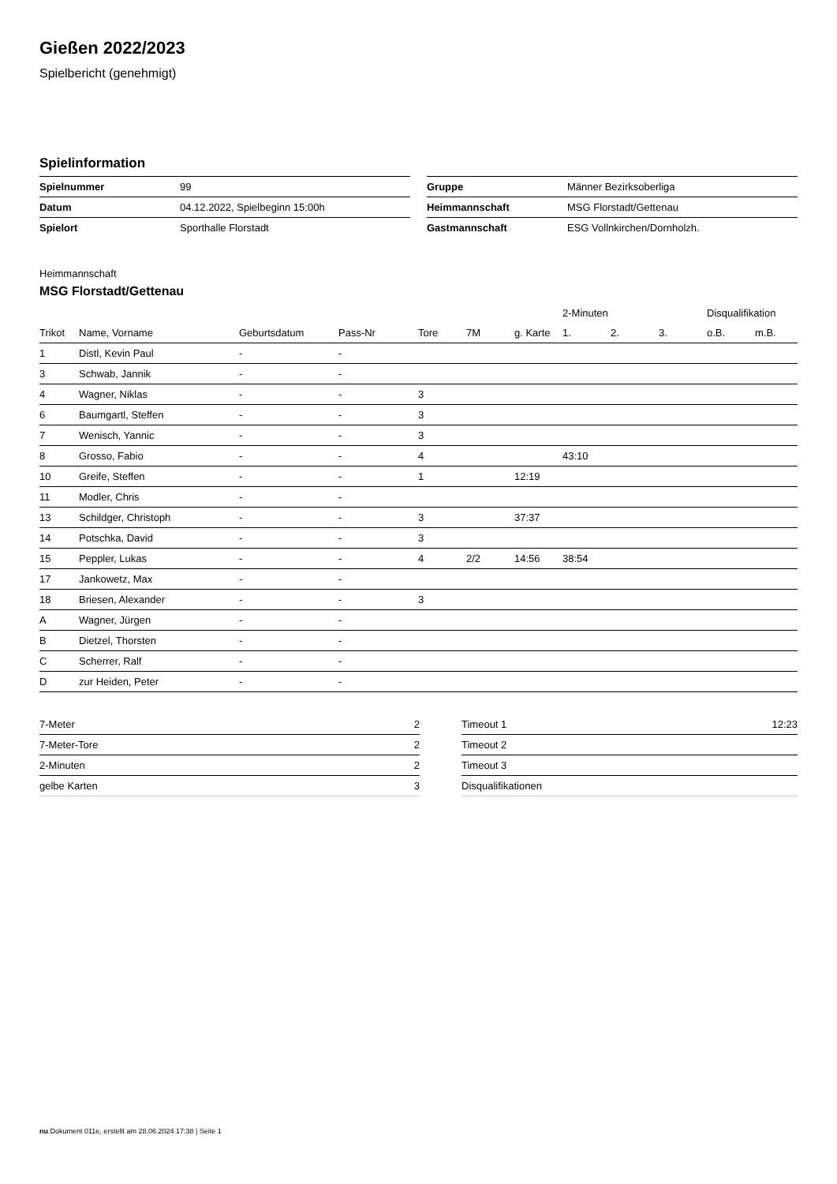Gießen 2022/2023
Spielbericht (genehmigt)
Spielinformation
| Spielnummer | 99 |
| Datum | 04.12.2022, Spielbeginn 15:00h |
| Spielort | Sporthalle Florstadt |
| Gruppe | Männer Bezirksoberliga |
| Heimmannschaft | MSG Florstadt/Gettenau |
| Gastmannschaft | ESG Vollnkirchen/Dornholzh. |
Heimmannschaft
MSG Florstadt/Gettenau
| | | | | | | | 2-Minuten | | | Disqualifikation | |
| --- | --- | --- | --- | --- | --- | --- | --- | --- | --- | --- | --- |
| Trikot | Name, Vorname | Geburtsdatum | Pass-Nr | Tore | 7M | g. Karte | 1. | 2. | 3. | o.B. | m.B. |
| 1 | Distl, Kevin Paul | - | - | | | | | | | | |
| 3 | Schwab, Jannik | - | - | | | | | | | | |
| 4 | Wagner, Niklas | - | - | 3 | | | | | | | |
| 6 | Baumgartl, Steffen | - | - | 3 | | | | | | | |
| 7 | Wenisch, Yannic | - | - | 3 | | | | | | | |
| 8 | Grosso, Fabio | - | - | 4 | | | 43:10 | | | | |
| 10 | Greife, Steffen | - | - | 1 | | 12:19 | | | | | |
| 11 | Modler, Chris | - | - | | | | | | | | |
| 13 | Schildger, Christoph | - | - | 3 | | 37:37 | | | | | |
| 14 | Potschka, David | - | - | 3 | | | | | | | |
| 15 | Peppler, Lukas | - | - | 4 | 2/2 | 14:56 | 38:54 | | | | |
| 17 | Jankowetz, Max | - | - | | | | | | | | |
| 18 | Briesen, Alexander | - | - | 3 | | | | | | | |
| A | Wagner, Jürgen | - | - | | | | | | | | |
| B | Dietzel, Thorsten | - | - | | | | | | | | |
| C | Scherrer, Ralf | - | - | | | | | | | | |
| D | zur Heiden, Peter | - | - | | | | | | | | |
| 7-Meter | 2 |
| 7-Meter-Tore | 2 |
| 2-Minuten | 2 |
| gelbe Karten | 3 |
| Timeout 1 | 12:23 |
| Timeout 2 | |
| Timeout 3 | |
| Disqualifikationen | |
nu.Dokument 011e, erstellt am 28.06.2024 17:38 | Seite 1